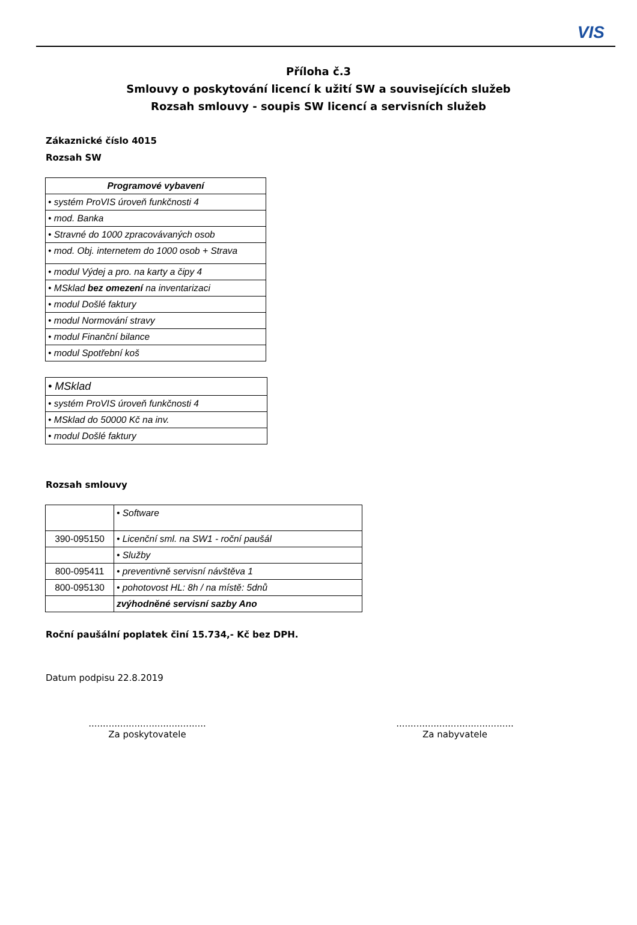VIS
Příloha č.3
Smlouvy o poskytování licencí k užití SW a souvisejících služeb
Rozsah smlouvy - soupis SW licencí a servisních služeb
Zákaznické číslo 4015
Rozsah SW
| Programové vybavení |
| --- |
| • systém ProVIS úroveň funkčnosti 4 |
| • mod. Banka |
| • Stravné do 1000 zpracovávaných osob |
| • mod. Obj. internetem do 1000 osob + Strava |
| • modul Výdej a pro. na karty a čipy 4 |
| • MSklad bez omezení na inventarizaci |
| • modul Došlé faktury |
| • modul Normování stravy |
| • modul Finanční bilance |
| • modul Spotřební koš |
| • MSklad |
| • systém ProVIS úroveň funkčnosti 4 |
| • MSklad do 50000 Kč na inv. |
| • modul Došlé faktury |
Rozsah smlouvy
| | • Software |
| 390-095150 | • Licenční sml. na SW1 - roční paušál |
| | • Služby |
| 800-095411 | • preventivně servisní návštěva 1 |
| 800-095130 | • pohotovost HL: 8h / na místě: 5dnů |
| | zvýhodněné servisní sazby Ano |
Roční paušální poplatek činí 15.734,- Kč bez DPH.
Datum podpisu 22.8.2019
.........................................
Za poskytovatele
.........................................
Za nabyvatele